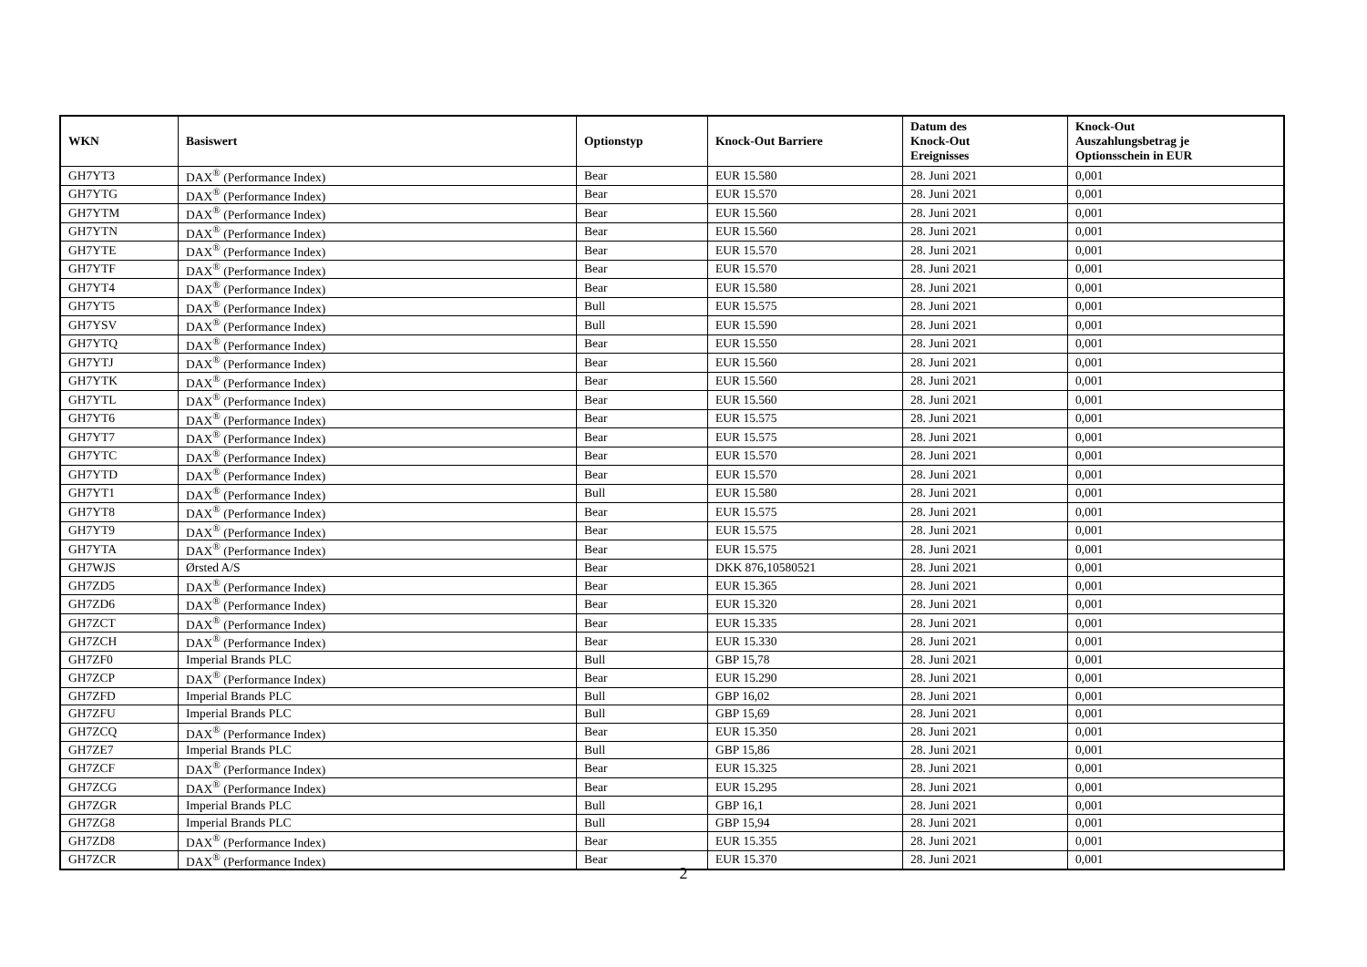| WKN | Basiswert | Optionstyp | Knock-Out Barriere | Datum des Knock-Out Ereignisses | Knock-Out Auszahlungsbetrag je Optionsschein in EUR |
| --- | --- | --- | --- | --- | --- |
| GH7YT3 | DAX<sup>®</sup> (Performance Index) | Bear | EUR 15.580 | 28. Juni 2021 | 0,001 |
| GH7YTG | DAX<sup>®</sup> (Performance Index) | Bear | EUR 15.570 | 28. Juni 2021 | 0,001 |
| GH7YTM | DAX<sup>®</sup> (Performance Index) | Bear | EUR 15.560 | 28. Juni 2021 | 0,001 |
| GH7YTN | DAX<sup>®</sup> (Performance Index) | Bear | EUR 15.560 | 28. Juni 2021 | 0,001 |
| GH7YTE | DAX<sup>®</sup> (Performance Index) | Bear | EUR 15.570 | 28. Juni 2021 | 0,001 |
| GH7YTF | DAX<sup>®</sup> (Performance Index) | Bear | EUR 15.570 | 28. Juni 2021 | 0,001 |
| GH7YT4 | DAX<sup>®</sup> (Performance Index) | Bear | EUR 15.580 | 28. Juni 2021 | 0,001 |
| GH7YT5 | DAX<sup>®</sup> (Performance Index) | Bull | EUR 15.575 | 28. Juni 2021 | 0,001 |
| GH7YSV | DAX<sup>®</sup> (Performance Index) | Bull | EUR 15.590 | 28. Juni 2021 | 0,001 |
| GH7YTQ | DAX<sup>®</sup> (Performance Index) | Bear | EUR 15.550 | 28. Juni 2021 | 0,001 |
| GH7YTJ | DAX<sup>®</sup> (Performance Index) | Bear | EUR 15.560 | 28. Juni 2021 | 0,001 |
| GH7YTK | DAX<sup>®</sup> (Performance Index) | Bear | EUR 15.560 | 28. Juni 2021 | 0,001 |
| GH7YTL | DAX<sup>®</sup> (Performance Index) | Bear | EUR 15.560 | 28. Juni 2021 | 0,001 |
| GH7YT6 | DAX<sup>®</sup> (Performance Index) | Bear | EUR 15.575 | 28. Juni 2021 | 0,001 |
| GH7YT7 | DAX<sup>®</sup> (Performance Index) | Bear | EUR 15.575 | 28. Juni 2021 | 0,001 |
| GH7YTC | DAX<sup>®</sup> (Performance Index) | Bear | EUR 15.570 | 28. Juni 2021 | 0,001 |
| GH7YTD | DAX<sup>®</sup> (Performance Index) | Bear | EUR 15.570 | 28. Juni 2021 | 0,001 |
| GH7YT1 | DAX<sup>®</sup> (Performance Index) | Bull | EUR 15.580 | 28. Juni 2021 | 0,001 |
| GH7YT8 | DAX<sup>®</sup> (Performance Index) | Bear | EUR 15.575 | 28. Juni 2021 | 0,001 |
| GH7YT9 | DAX<sup>®</sup> (Performance Index) | Bear | EUR 15.575 | 28. Juni 2021 | 0,001 |
| GH7YTA | DAX<sup>®</sup> (Performance Index) | Bear | EUR 15.575 | 28. Juni 2021 | 0,001 |
| GH7WJS | Ørsted A/S | Bear | DKK 876,10580521 | 28. Juni 2021 | 0,001 |
| GH7ZD5 | DAX<sup>®</sup> (Performance Index) | Bear | EUR 15.365 | 28. Juni 2021 | 0,001 |
| GH7ZD6 | DAX<sup>®</sup> (Performance Index) | Bear | EUR 15.320 | 28. Juni 2021 | 0,001 |
| GH7ZCT | DAX<sup>®</sup> (Performance Index) | Bear | EUR 15.335 | 28. Juni 2021 | 0,001 |
| GH7ZCH | DAX<sup>®</sup> (Performance Index) | Bear | EUR 15.330 | 28. Juni 2021 | 0,001 |
| GH7ZF0 | Imperial Brands PLC | Bull | GBP 15,78 | 28. Juni 2021 | 0,001 |
| GH7ZCP | DAX<sup>®</sup> (Performance Index) | Bear | EUR 15.290 | 28. Juni 2021 | 0,001 |
| GH7ZFD | Imperial Brands PLC | Bull | GBP 16,02 | 28. Juni 2021 | 0,001 |
| GH7ZFU | Imperial Brands PLC | Bull | GBP 15,69 | 28. Juni 2021 | 0,001 |
| GH7ZCQ | DAX<sup>®</sup> (Performance Index) | Bear | EUR 15.350 | 28. Juni 2021 | 0,001 |
| GH7ZE7 | Imperial Brands PLC | Bull | GBP 15,86 | 28. Juni 2021 | 0,001 |
| GH7ZCF | DAX<sup>®</sup> (Performance Index) | Bear | EUR 15.325 | 28. Juni 2021 | 0,001 |
| GH7ZCG | DAX<sup>®</sup> (Performance Index) | Bear | EUR 15.295 | 28. Juni 2021 | 0,001 |
| GH7ZGR | Imperial Brands PLC | Bull | GBP 16,1 | 28. Juni 2021 | 0,001 |
| GH7ZG8 | Imperial Brands PLC | Bull | GBP 15,94 | 28. Juni 2021 | 0,001 |
| GH7ZD8 | DAX<sup>®</sup> (Performance Index) | Bear | EUR 15.355 | 28. Juni 2021 | 0,001 |
| GH7ZCR | DAX<sup>®</sup> (Performance Index) | Bear | EUR 15.370 | 28. Juni 2021 | 0,001 |
2